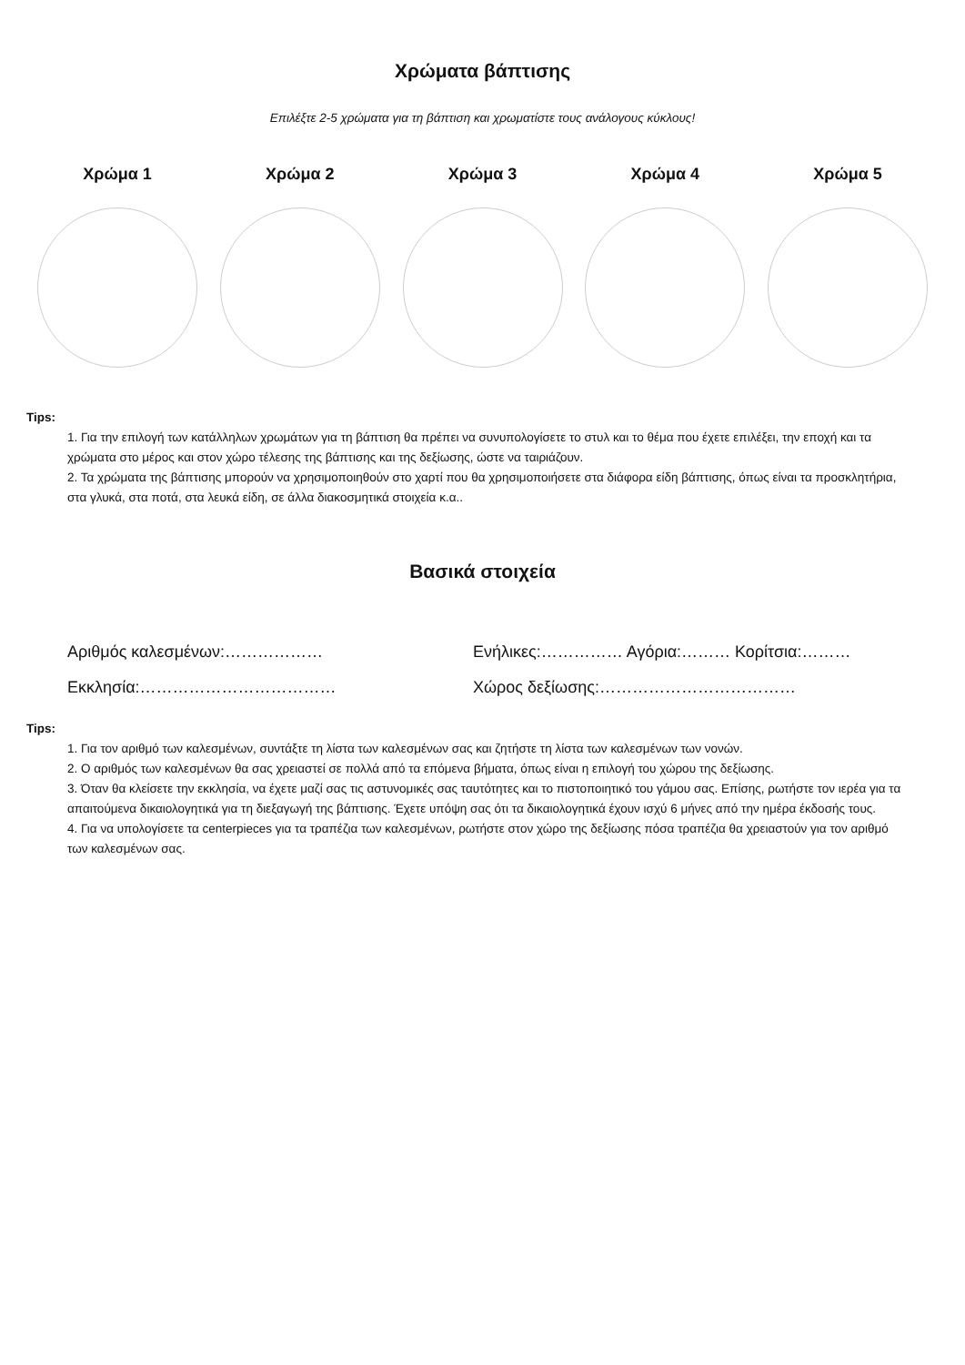Χρώματα βάπτισης
Επιλέξτε 2-5 χρώματα για τη βάπτιση και χρωματίστε τους ανάλογους κύκλους!
Χρώμα 1 Χρώμα 2 Χρώμα 3 Χρώμα 4 Χρώμα 5
Tips:
1. Για την επιλογή των κατάλληλων χρωμάτων για τη βάπτιση θα πρέπει να συνυπολογίσετε το στυλ και το θέμα που έχετε επιλέξει, την εποχή και τα χρώματα στο μέρος και στον χώρο τέλεσης της βάπτισης και της δεξίωσης, ώστε να ταιριάζουν.
2. Τα χρώματα της βάπτισης μπορούν να χρησιμοποιηθούν στο χαρτί που θα χρησιμοποιήσετε στα διάφορα είδη βάπτισης, όπως είναι τα προσκλητήρια, στα γλυκά, στα ποτά, στα λευκά είδη, σε άλλα διακοσμητικά στοιχεία κ.α..
Βασικά στοιχεία
Αριθμός καλεσμένων:……………… Ενήλικες:…………… Αγόρια:……… Κορίτσια:………
Εκκλησία:……………………………… Χώρος δεξίωσης:………………………………
Tips:
1. Για τον αριθμό των καλεσμένων, συντάξτε τη λίστα των καλεσμένων σας και ζητήστε τη λίστα των καλεσμένων των νονών.
2. Ο αριθμός των καλεσμένων θα σας χρειαστεί σε πολλά από τα επόμενα βήματα, όπως είναι η επιλογή του χώρου της δεξίωσης.
3. Όταν θα κλείσετε την εκκλησία, να έχετε μαζί σας τις αστυνομικές σας ταυτότητες και το πιστοποιητικό του γάμου σας. Επίσης, ρωτήστε τον ιερέα για τα απαιτούμενα δικαιολογητικά για τη διεξαγωγή της βάπτισης. Έχετε υπόψη σας ότι τα δικαιολογητικά έχουν ισχύ 6 μήνες από την ημέρα έκδοσής τους.
4. Για να υπολογίσετε τα centerpieces για τα τραπέζια των καλεσμένων, ρωτήστε στον χώρο της δεξίωσης πόσα τραπέζια θα χρειαστούν για τον αριθμό των καλεσμένων σας.